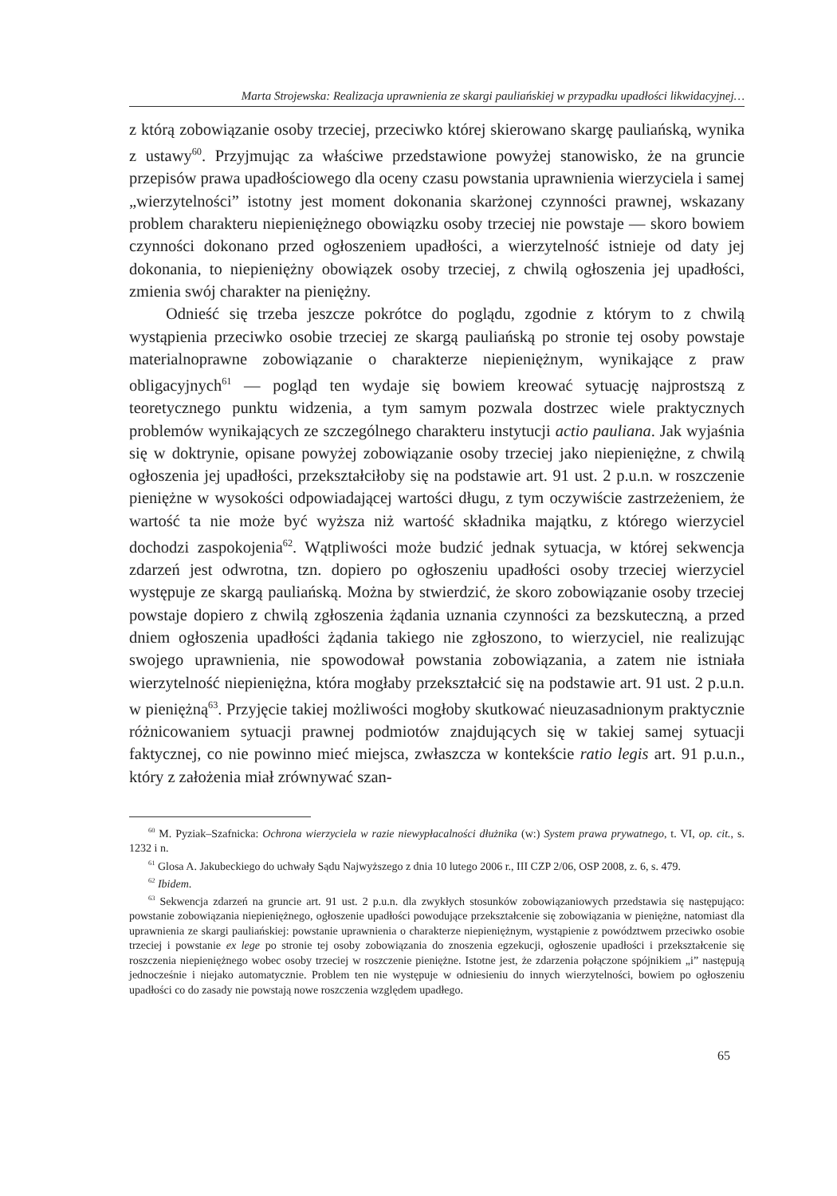Marta Strojewska: Realizacja uprawnienia ze skargi pauliańskiej w przypadku upadłości likwidacyjnej…
z którą zobowiązanie osoby trzeciej, przeciwko której skierowano skargę pauliańską, wynika z ustawy<sup>60</sup>. Przyjmując za właściwe przedstawione powyżej stanowisko, że na gruncie przepisów prawa upadłościowego dla oceny czasu powstania uprawnienia wierzyciela i samej „wierzytelności” istotny jest moment dokonania skarżonej czynności prawnej, wskazany problem charakteru niepieniężnego obowiązku osoby trzeciej nie powstaje — skoro bowiem czynności dokonano przed ogłoszeniem upadłości, a wierzytelność istnieje od daty jej dokonania, to niepieniężny obowiązek osoby trzeciej, z chwilą ogłoszenia jej upadłości, zmienia swój charakter na pieniężny.
Odnieść się trzeba jeszcze pokrótce do poglądu, zgodnie z którym to z chwilą wystąpienia przeciwko osobie trzeciej ze skargą pauliańską po stronie tej osoby powstaje materialnoprawne zobowiązanie o charakterze niepieniężnym, wynikające z praw obligacyjnych<sup>61</sup> — pogląd ten wydaje się bowiem kreować sytuację najprostszą z teoretycznego punktu widzenia, a tym samym pozwala dostrzec wiele praktycznych problemów wynikających ze szczególnego charakteru instytucji actio pauliana. Jak wyjaśnia się w doktrynie, opisane powyżej zobowiązanie osoby trzeciej jako niepieniężne, z chwilą ogłoszenia jej upadłości, przekształciłoby się na podstawie art. 91 ust. 2 p.u.n. w roszczenie pieniężne w wysokości odpowiadającej wartości długu, z tym oczywiście zastrzeżeniem, że wartość ta nie może być wyższa niż wartość składnika majątku, z którego wierzyciel dochodzi zaspokojenia<sup>62</sup>. Wątpliwości może budzić jednak sytuacja, w której sekwencja zdarzeń jest odwrotna, tzn. dopiero po ogłoszeniu upadłości osoby trzeciej wierzyciel występuje ze skargą pauliańską. Można by stwierdzić, że skoro zobowiązanie osoby trzeciej powstaje dopiero z chwilą zgłoszenia żądania uznania czynności za bezskuteczną, a przed dniem ogłoszenia upadłości żądania takiego nie zgłoszono, to wierzyciel, nie realizując swojego uprawnienia, nie spowodował powstania zobowiązania, a zatem nie istniała wierzytelność niepieniężna, która mogłaby przekształcić się na podstawie art. 91 ust. 2 p.u.n. w pieniężną<sup>63</sup>. Przyjęcie takiej możliwości mogłoby skutkować nieuzasadnionym praktycznie różnicowaniem sytuacji prawnej podmiotów znajdujących się w takiej samej sytuacji faktycznej, co nie powinno mieć miejsca, zwłaszcza w kontekście ratio legis art. 91 p.u.n., który z założenia miał zrównywać szan-
<sup>60</sup> M. Pyziak–Szafnicka: Ochrona wierzyciela w razie niewypłacalności dłużnika (w:) System prawa prywatnego, t. VI, op. cit., s. 1232 i n.
<sup>61</sup> Glosa A. Jakubeckiego do uchwały Sądu Najwyższego z dnia 10 lutego 2006 r., III CZP 2/06, OSP 2008, z. 6, s. 479.
<sup>62</sup> Ibidem.
<sup>63</sup> Sekwencja zdarzeń na gruncie art. 91 ust. 2 p.u.n. dla zwykłych stosunków zobowiązaniowych przedstawia się następująco: powstanie zobowiązania niepieniężnego, ogłoszenie upadłości powodujące przekształcenie się zobowiązania w pieniężne, natomiast dla uprawnienia ze skargi pauliańskiej: powstanie uprawnienia o charakterze niepieniężnym, wystąpienie z powództwem przeciwko osobie trzeciej i powstanie ex lege po stronie tej osoby zobowiązania do znoszenia egzekucji, ogłoszenie upadłości i przekształcenie się roszczenia niepieniężnego wobec osoby trzeciej w roszczenie pieniężne. Istotne jest, że zdarzenia połączone spójnikiem „i” następują jednocześnie i niejako automatycznie. Problem ten nie występuje w odniesieniu do innych wierzytelności, bowiem po ogłoszeniu upadłości co do zasady nie powstają nowe roszczenia względem upadłego.
65